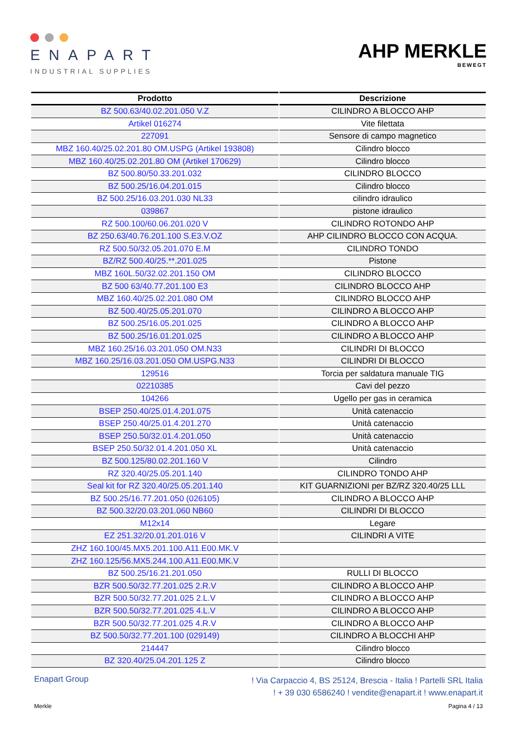ENAPART
INDUSTRIAL SUPPLIES
AHP MERKLE
BEWEGT
| Prodotto | Descrizione |
| --- | --- |
| BZ 500.63/40.02.201.050 V.Z | CILINDRO A BLOCCO AHP |
| Artikel 016274 | Vite filettata |
| 227091 | Sensore di campo magnetico |
| MBZ 160.40/25.02.201.80 OM.USPG (Artikel 193808) | Cilindro blocco |
| MBZ 160.40/25.02.201.80 OM (Artikel 170629) | Cilindro blocco |
| BZ 500.80/50.33.201.032 | CILINDRO BLOCCO |
| BZ 500.25/16.04.201.015 | Cilindro blocco |
| BZ 500.25/16.03.201.030 NL33 | cilindro idraulico |
| 039867 | pistone idraulico |
| RZ 500.100/60.06.201.020 V | CILINDRO ROTONDO AHP |
| BZ 250.63/40.76.201.100 S.E3.V.OZ | AHP CILINDRO BLOCCO CON ACQUA. |
| RZ 500.50/32.05.201.070 E.M | CILINDRO TONDO |
| BZ/RZ 500.40/25.**.201.025 | Pistone |
| MBZ 160L.50/32.02.201.150 OM | CILINDRO BLOCCO |
| BZ 500 63/40.77.201.100 E3 | CILINDRO BLOCCO AHP |
| MBZ 160.40/25.02.201.080 OM | CILINDRO BLOCCO AHP |
| BZ 500.40/25.05.201.070 | CILINDRO A BLOCCO AHP |
| BZ 500.25/16.05.201.025 | CILINDRO A BLOCCO AHP |
| BZ 500.25/16.01.201.025 | CILINDRO A BLOCCO AHP |
| MBZ 160.25/16.03.201.050 OM.N33 | CILINDRI DI BLOCCO |
| MBZ 160.25/16.03.201.050 OM.USPG.N33 | CILINDRI DI BLOCCO |
| 129516 | Torcia per saldatura manuale TIG |
| 02210385 | Cavi del pezzo |
| 104266 | Ugello per gas in ceramica |
| BSEP 250.40/25.01.4.201.075 | Unità catenaccio |
| BSEP 250.40/25.01.4.201.270 | Unità catenaccio |
| BSEP 250.50/32.01.4.201.050 | Unità catenaccio |
| BSEP 250.50/32.01.4.201.050 XL | Unità catenaccio |
| BZ 500.125/80.02.201.160 V | Cilindro |
| RZ 320.40/25.05.201.140 | CILINDRO TONDO AHP |
| Seal kit for RZ 320.40/25.05.201.140 | KIT GUARNIZIONI per BZ/RZ 320.40/25 LLL |
| BZ 500.25/16.77.201.050 (026105) | CILINDRO A BLOCCO AHP |
| BZ 500.32/20.03.201.060 NB60 | CILINDRI DI BLOCCO |
| M12x14 | Legare |
| EZ 251.32/20.01.201.016 V | CILINDRI A VITE |
| ZHZ 160.100/45.MX5.201.100.A11.E00.MK.V | |
| ZHZ 160.125/56.MX5.244.100.A11.E00.MK.V | |
| BZ 500.25/16.21.201.050 | RULLI DI BLOCCO |
| BZR 500.50/32.77.201.025 2.R.V | CILINDRO A BLOCCO AHP |
| BZR 500.50/32.77.201.025 2.L.V | CILINDRO A BLOCCO AHP |
| BZR 500.50/32.77.201.025 4.L.V | CILINDRO A BLOCCO AHP |
| BZR 500.50/32.77.201.025 4.R.V | CILINDRO A BLOCCO AHP |
| BZ 500.50/32.77.201.100 (029149) | CILINDRO A BLOCCHI AHP |
| 214447 | Cilindro blocco |
| BZ 320.40/25.04.201.125 Z | Cilindro blocco |
Enapart Group
! Via Carpaccio 4, BS 25124, Brescia - Italia ! Partelli SRL Italia
! + 39 030 6586240 ! vendite@enapart.it ! www.enapart.it
Merkle Pagina 4 / 13